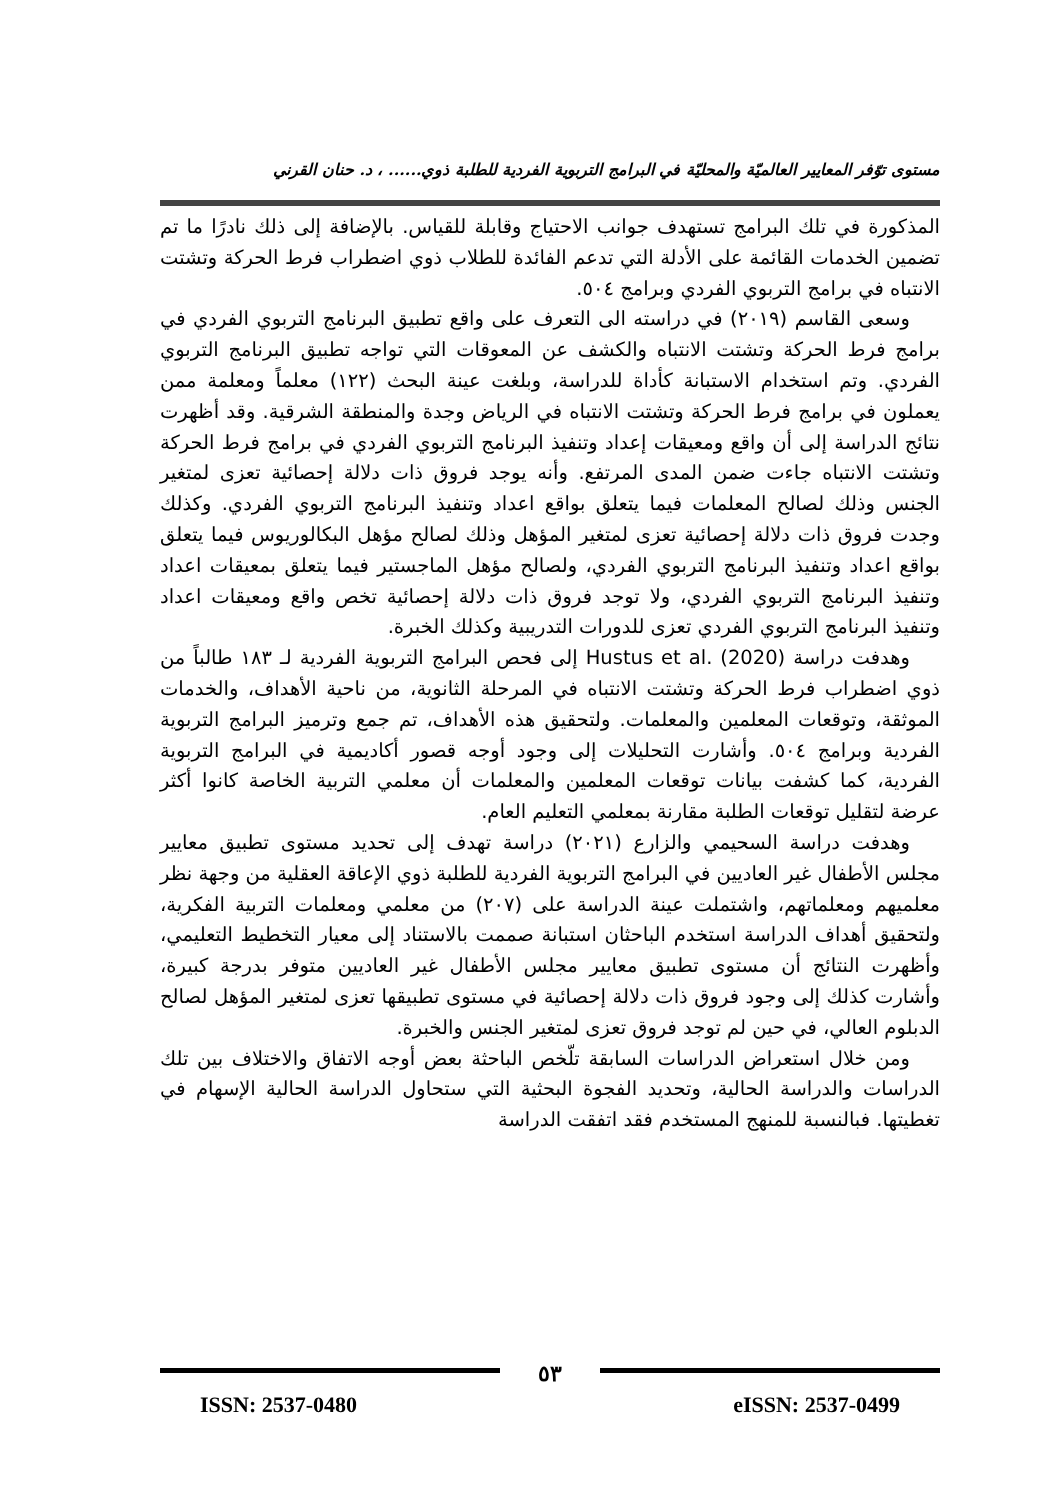مستوى توّفر المعايير العالميّة والمحليّة في البرامج التربوية الفردية للطلبة ذوي...... ، د. حنان القرني
المذكورة في تلك البرامج تستهدف جوانب الاحتياج وقابلة للقياس. بالإضافة إلى ذلك نادرًا ما تم تضمين الخدمات القائمة على الأدلة التي تدعم الفائدة للطلاب ذوي اضطراب فرط الحركة وتشتت الانتباه في برامج التربوي الفردي وبرامج ٥٠٤.
وسعى القاسم (٢٠١٩) في دراسته الى التعرف على واقع تطبيق البرنامج التربوي الفردي في برامج فرط الحركة وتشتت الانتباه والكشف عن المعوقات التي تواجه تطبيق البرنامج التربوي الفردي. وتم استخدام الاستبانة كأداة للدراسة، وبلغت عينة البحث (١٢٢) معلماً ومعلمة ممن يعملون في برامج فرط الحركة وتشتت الانتباه في الرياض وجدة والمنطقة الشرقية. وقد أظهرت نتائج الدراسة إلى أن واقع ومعيقات إعداد وتنفيذ البرنامج التربوي الفردي في برامج فرط الحركة وتشتت الانتباه جاءت ضمن المدى المرتفع. وأنه يوجد فروق ذات دلالة إحصائية تعزى لمتغير الجنس وذلك لصالح المعلمات فيما يتعلق بواقع اعداد وتنفيذ البرنامج التربوي الفردي. وكذلك وجدت فروق ذات دلالة إحصائية تعزى لمتغير المؤهل وذلك لصالح مؤهل البكالوريوس فيما يتعلق بواقع اعداد وتنفيذ البرنامج التربوي الفردي، ولصالح مؤهل الماجستير فيما يتعلق بمعيقات اعداد وتنفيذ البرنامج التربوي الفردي، ولا توجد فروق ذات دلالة إحصائية تخص واقع ومعيقات اعداد وتنفيذ البرنامج التربوي الفردي تعزى للدورات التدريبية وكذلك الخبرة.
وهدفت دراسة Hustus et al. (2020) إلى فحص البرامج التربوية الفردية لـ ١٨٣ طالباً من ذوي اضطراب فرط الحركة وتشتت الانتباه في المرحلة الثانوية، من ناحية الأهداف، والخدمات الموثقة، وتوقعات المعلمين والمعلمات. ولتحقيق هذه الأهداف، تم جمع وترميز البرامج التربوية الفردية وبرامج ٥٠٤. وأشارت التحليلات إلى وجود أوجه قصور أكاديمية في البرامج التربوية الفردية، كما كشفت بيانات توقعات المعلمين والمعلمات أن معلمي التربية الخاصة كانوا أكثر عرضة لتقليل توقعات الطلبة مقارنة بمعلمي التعليم العام.
وهدفت دراسة السحيمي والزارع (٢٠٢١) دراسة تهدف إلى تحديد مستوى تطبيق معايير مجلس الأطفال غير العاديين في البرامج التربوية الفردية للطلبة ذوي الإعاقة العقلية من وجهة نظر معلميهم ومعلماتهم، واشتملت عينة الدراسة على (٢٠٧) من معلمي ومعلمات التربية الفكرية، ولتحقيق أهداف الدراسة استخدم الباحثان استبانة صممت بالاستناد إلى معيار التخطيط التعليمي، وأظهرت النتائج أن مستوى تطبيق معايير مجلس الأطفال غير العاديين متوفر بدرجة كبيرة، وأشارت كذلك إلى وجود فروق ذات دلالة إحصائية في مستوى تطبيقها تعزى لمتغير المؤهل لصالح الدبلوم العالي، في حين لم توجد فروق تعزى لمتغير الجنس والخبرة.
ومن خلال استعراض الدراسات السابقة تلّخص الباحثة بعض أوجه الاتفاق والاختلاف بين تلك الدراسات والدراسة الحالية، وتحديد الفجوة البحثية التي ستحاول الدراسة الحالية الإسهام في تغطيتها. فبالنسبة للمنهج المستخدم فقد اتفقت الدراسة
٥٣
ISSN: 2537-0480 eISSN: 2537-0499